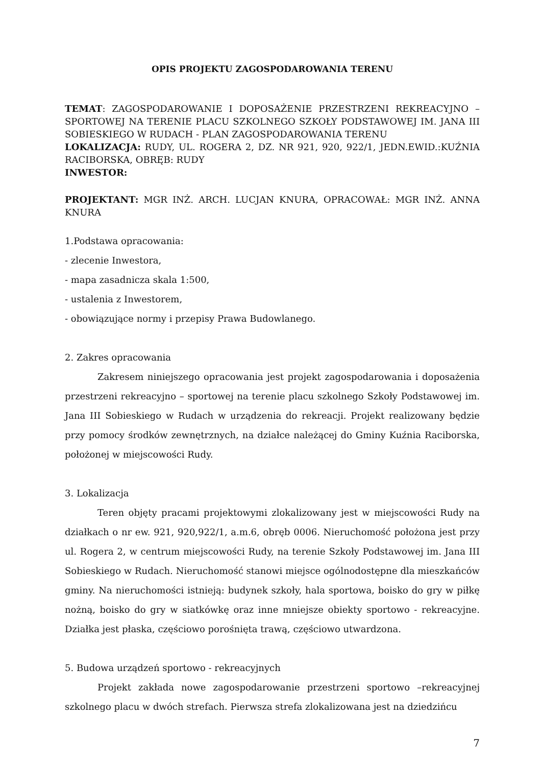OPIS PROJEKTU ZAGOSPODAROWANIA TERENU
TEMAT: ZAGOSPODAROWANIE I DOPOSAŻENIE PRZESTRZENI REKREACYJNO – SPORTOWEJ NA TERENIE PLACU SZKOLNEGO SZKOŁY PODSTAWOWEJ IM. JANA III SOBIESKIEGO W RUDACH - PLAN ZAGOSPODAROWANIA TERENU
LOKALIZACJA: RUDY, UL. ROGERA 2, DZ. NR 921, 920, 922/1, JEDN.EWID.:KUŹNIA RACIBORSKA, OBRĘB: RUDY
INWESTOR:
PROJEKTANT: MGR INŻ. ARCH. LUCJAN KNURA, OPRACOWAŁ: MGR INŻ. ANNA KNURA
1.Podstawa opracowania:
- zlecenie Inwestora,
- mapa zasadnicza skala 1:500,
- ustalenia z Inwestorem,
- obowiązujące normy i przepisy Prawa Budowlanego.
2. Zakres opracowania
Zakresem niniejszego opracowania jest projekt zagospodarowania i doposażenia przestrzeni rekreacyjno – sportowej na terenie placu szkolnego Szkoły Podstawowej im. Jana III Sobieskiego w Rudach w urządzenia do rekreacji. Projekt realizowany będzie przy pomocy środków zewnętrznych, na działce należącej do Gminy Kuźnia Raciborska, położonej w miejscowości Rudy.
3. Lokalizacja
Teren objęty pracami projektowymi zlokalizowany jest w miejscowości Rudy na działkach o nr ew. 921, 920,922/1, a.m.6, obręb 0006. Nieruchomość położona jest przy ul. Rogera 2, w centrum miejscowości Rudy, na terenie Szkoły Podstawowej im. Jana III Sobieskiego w Rudach. Nieruchomość stanowi miejsce ogólnodostępne dla mieszkańców gminy. Na nieruchomości istnieją: budynek szkoły, hala sportowa, boisko do gry w piłkę nożną, boisko do gry w siatkówkę oraz inne mniejsze obiekty sportowo - rekreacyjne. Działka jest płaska, częściowo porośnięta trawą, częściowo utwardzona.
5. Budowa urządzeń sportowo - rekreacyjnych
Projekt zakłada nowe zagospodarowanie przestrzeni sportowo –rekreacyjnej szkolnego placu w dwóch strefach. Pierwsza strefa zlokalizowana jest na dziedzińcu
7